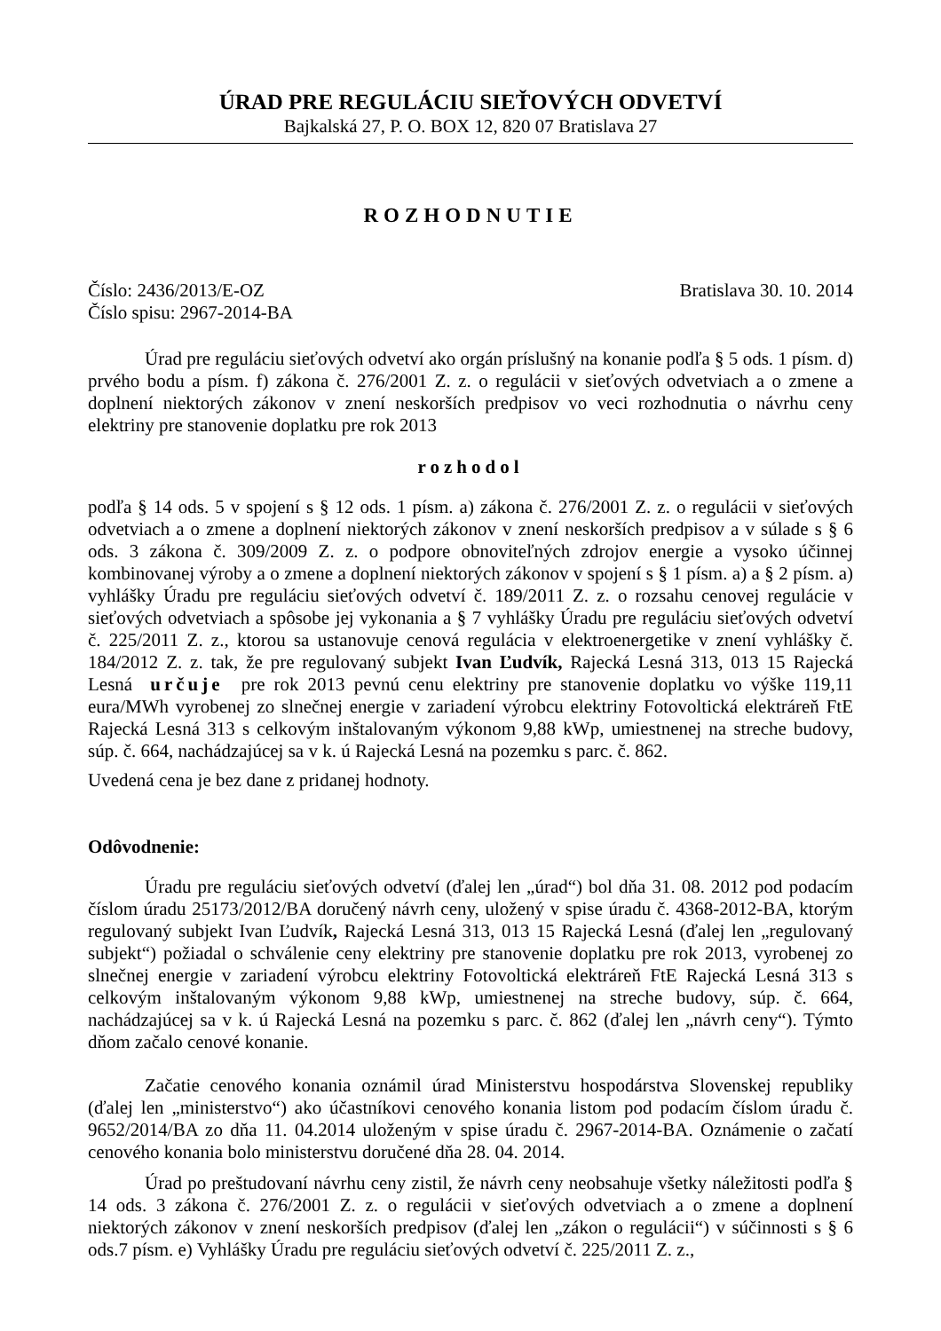ÚRAD PRE REGULÁCIU SIEŤOVÝCH ODVETVÍ
Bajkalská 27, P. O. BOX 12, 820 07 Bratislava 27
ROZHODNUTIE
Číslo: 2436/2013/E-OZ Bratislava 30. 10. 2014
Číslo spisu: 2967-2014-BA
Úrad pre reguláciu sieťových odvetví ako orgán príslušný na konanie podľa § 5 ods. 1 písm. d) prvého bodu a písm. f) zákona č. 276/2001 Z. z. o regulácii v sieťových odvetviach a o zmene a doplnení niektorých zákonov v znení neskorších predpisov vo veci rozhodnutia o návrhu ceny elektriny pre stanovenie doplatku pre rok 2013
rozhodol
podľa § 14 ods. 5 v spojení s § 12 ods. 1 písm. a) zákona č. 276/2001 Z. z. o regulácii v sieťových odvetviach a o zmene a doplnení niektorých zákonov v znení neskorších predpisov a v súlade s § 6 ods. 3 zákona č. 309/2009 Z. z. o podpore obnoviteľných zdrojov energie a vysoko účinnej kombinovanej výroby a o zmene a doplnení niektorých zákonov v spojení s § 1 písm. a) a § 2 písm. a) vyhlášky Úradu pre reguláciu sieťových odvetví č. 189/2011 Z. z. o rozsahu cenovej regulácie v sieťových odvetviach a spôsobe jej vykonania a § 7 vyhlášky Úradu pre reguláciu sieťových odvetví č. 225/2011 Z. z., ktorou sa ustanovuje cenová regulácia v elektroenergetike v znení vyhlášky č. 184/2012 Z. z. tak, že pre regulovaný subjekt Ivan Ľudvík, Rajecká Lesná 313, 013 15 Rajecká Lesná určuje pre rok 2013 pevnú cenu elektriny pre stanovenie doplatku vo výške 119,11 eura/MWh vyrobenej zo slnečnej energie v zariadení výrobcu elektriny Fotovoltická elektráreň FtE Rajecká Lesná 313 s celkovým inštalovaným výkonom 9,88 kWp, umiestnenej na streche budovy, súp. č. 664, nachádzajúcej sa v k. ú Rajecká Lesná na pozemku s parc. č. 862.
Uvedená cena je bez dane z pridanej hodnoty.
Odôvodnenie:
Úradu pre reguláciu sieťových odvetví (ďalej len „úrad“) bol dňa 31. 08. 2012 pod podacím číslom úradu 25173/2012/BA doručený návrh ceny, uložený v spise úradu č. 4368-2012-BA, ktorým regulovaný subjekt Ivan Ľudvík, Rajecká Lesná 313, 013 15 Rajecká Lesná (ďalej len „regulovaný subjekt“) požiadal o schválenie ceny elektriny pre stanovenie doplatku pre rok 2013, vyrobenej zo slnečnej energie v zariadení výrobcu elektriny Fotovoltická elektráreň FtE Rajecká Lesná 313 s celkovým inštalovaným výkonom 9,88 kWp, umiestnenej na streche budovy, súp. č. 664, nachádzajúcej sa v k. ú Rajecká Lesná na pozemku s parc. č. 862 (ďalej len „návrh ceny“). Týmto dňom začalo cenové konanie.
Začatie cenového konania oznámil úrad Ministerstvu hospodárstva Slovenskej republiky (ďalej len „ministerstvo“) ako účastníkovi cenového konania listom pod podacím číslom úradu č. 9652/2014/BA zo dňa 11. 04.2014 uloženým v spise úradu č. 2967-2014-BA. Oznámenie o začatí cenového konania bolo ministerstvu doručené dňa 28. 04. 2014.
Úrad po preštudovaní návrhu ceny zistil, že návrh ceny neobsahuje všetky náležitosti podľa § 14 ods. 3 zákona č. 276/2001 Z. z. o regulácii v sieťových odvetviach a o zmene a doplnení niektorých zákonov v znení neskorších predpisov (ďalej len „zákon o regulácii“) v súčinnosti s § 6 ods.7 písm. e) Vyhlášky Úradu pre reguláciu sieťových odvetví č. 225/2011 Z. z.,